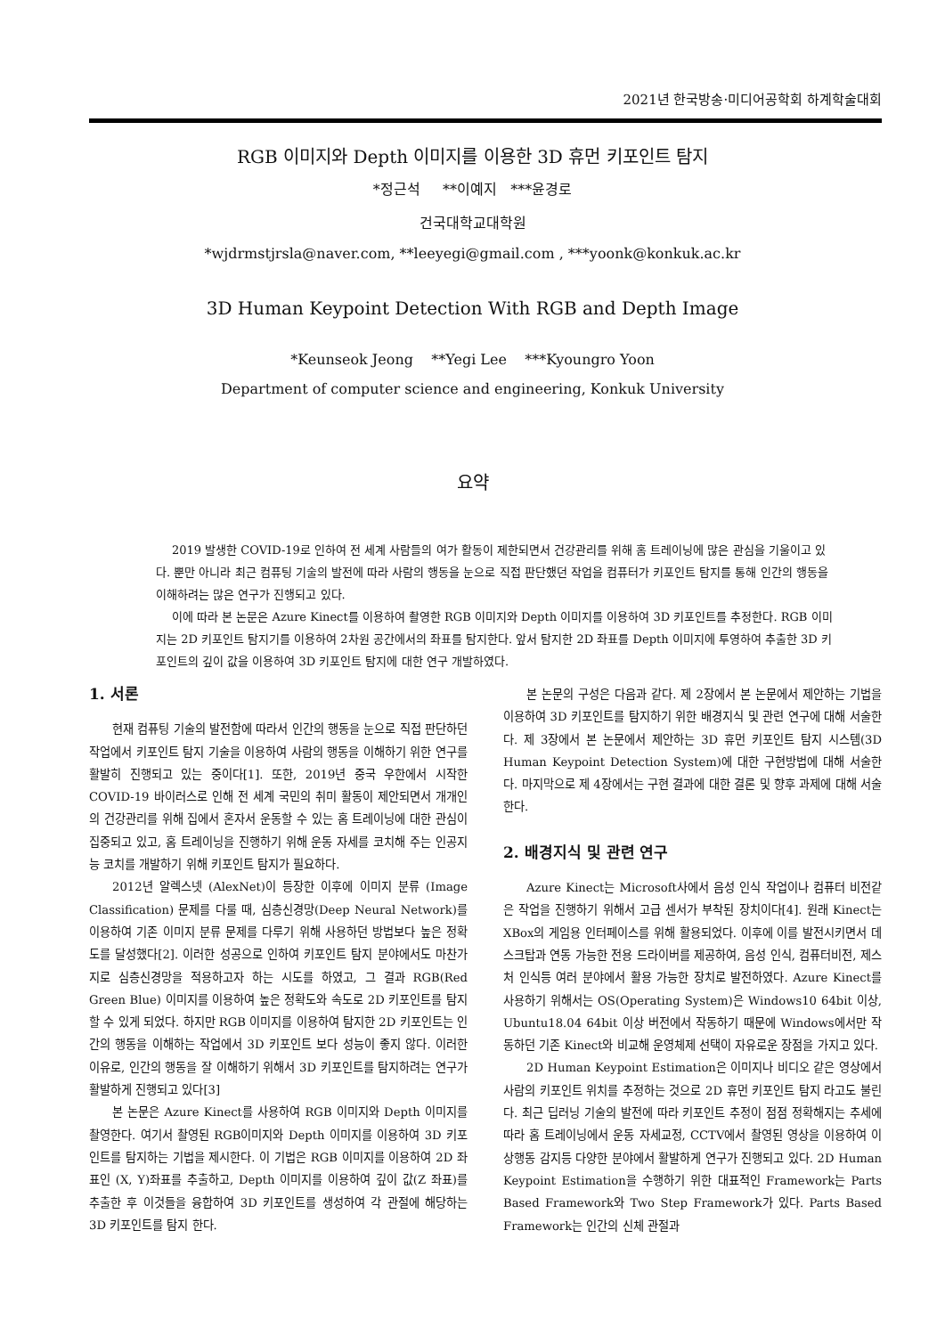2021년 한국방송·미디어공학회 하계학술대회
RGB 이미지와 Depth 이미지를 이용한 3D 휴먼 키포인트 탐지
*정근석 **이예지 ***윤경로
건국대학교대학원
*wjdrmstjrsla@naver.com, **leeyegi@gmail.com , ***yoonk@konkuk.ac.kr
3D Human Keypoint Detection With RGB and Depth Image
*Keunseok Jeong **Yegi Lee ***Kyoungro Yoon
Department of computer science and engineering, Konkuk University
요약
2019 발생한 COVID-19로 인하여 전 세계 사람들의 여가 활동이 제한되면서 건강관리를 위해 홈 트레이닝에 많은 관심을 기울이고 있다. 뿐만 아니라 최근 컴퓨팅 기술의 발전에 따라 사람의 행동을 눈으로 직접 판단했던 작업을 컴퓨터가 키포인트 탐지를 통해 인간의 행동을 이해하려는 많은 연구가 진행되고 있다.
이에 따라 본 논문은 Azure Kinect를 이용하여 촬영한 RGB 이미지와 Depth 이미지를 이용하여 3D 키포인트를 추정한다. RGB 이미지는 2D 키포인트 탐지기를 이용하여 2차원 공간에서의 좌표를 탐지한다. 앞서 탐지한 2D 좌표를 Depth 이미지에 투영하여 추출한 3D 키포인트의 깊이 값을 이용하여 3D 키포인트 탐지에 대한 연구 개발하였다.
1. 서론
현재 컴퓨팅 기술의 발전함에 따라서 인간의 행동을 눈으로 직접 판단하던 작업에서 키포인트 탐지 기술을 이용하여 사람의 행동을 이해하기 위한 연구를 활발히 진행되고 있는 중이다[1]. 또한, 2019년 중국 우한에서 시작한 COVID-19 바이러스로 인해 전 세계 국민의 취미 활동이 제안되면서 개개인의 건강관리를 위해 집에서 혼자서 운동할 수 있는 홈 트레이닝에 대한 관심이 집중되고 있고, 홈 트레이닝을 진행하기 위해 운동 자세를 코치해 주는 인공지능 코치를 개발하기 위해 키포인트 탐지가 필요하다.
2012년 알렉스넷 (AlexNet)이 등장한 이후에 이미지 분류 (Image Classification) 문제를 다룰 때, 심층신경망(Deep Neural Network)를 이용하여 기존 이미지 분류 문제를 다루기 위해 사용하던 방법보다 높은 정확도를 달성했다[2]. 이러한 성공으로 인하여 키포인트 탐지 분야에서도 마찬가지로 심층신경망을 적용하고자 하는 시도를 하였고, 그 결과 RGB(Red Green Blue) 이미지를 이용하여 높은 정확도와 속도로 2D 키포인트를 탐지할 수 있게 되었다. 하지만 RGB 이미지를 이용하여 탐지한 2D 키포인트는 인간의 행동을 이해하는 작업에서 3D 키포인트 보다 성능이 좋지 않다. 이러한 이유로, 인간의 행동을 잘 이해하기 위해서 3D 키포인트를 탐지하려는 연구가 활발하게 진행되고 있다[3]
본 논문은 Azure Kinect를 사용하여 RGB 이미지와 Depth 이미지를 촬영한다. 여기서 촬영된 RGB이미지와 Depth 이미지를 이용하여 3D 키포인트를 탐지하는 기법을 제시한다. 이 기법은 RGB 이미지를 이용하여 2D 좌표인 (X, Y)좌표를 추출하고, Depth 이미지를 이용하여 깊이 값(Z 좌표)를 추출한 후 이것들을 융합하여 3D 키포인트를 생성하여 각 관절에 해당하는 3D 키포인트를 탐지 한다.
본 논문의 구성은 다음과 같다. 제 2장에서 본 논문에서 제안하는 기법을 이용하여 3D 키포인트를 탐지하기 위한 배경지식 및 관련 연구에 대해 서술한다. 제 3장에서 본 논문에서 제안하는 3D 휴먼 키포인트 탐지 시스템(3D Human Keypoint Detection System)에 대한 구현방법에 대해 서술한다. 마지막으로 제 4장에서는 구현 결과에 대한 결론 및 향후 과제에 대해 서술한다.
2. 배경지식 및 관련 연구
Azure Kinect는 Microsoft사에서 음성 인식 작업이나 컴퓨터 비전같은 작업을 진행하기 위해서 고급 센서가 부착된 장치이다[4]. 원래 Kinect는 XBox의 게임용 인터페이스를 위해 활용되었다. 이후에 이를 발전시키면서 데스크탑과 연동 가능한 전용 드라이버를 제공하여, 음성 인식, 컴퓨터비전, 제스처 인식등 여러 분야에서 활용 가능한 장치로 발전하였다. Azure Kinect를 사용하기 위해서는 OS(Operating System)은 Windows10 64bit 이상, Ubuntu18.04 64bit 이상 버전에서 작동하기 때문에 Windows에서만 작동하던 기존 Kinect와 비교해 운영체제 선택이 자유로운 장점을 가지고 있다.
2D Human Keypoint Estimation은 이미지나 비디오 같은 영상에서 사람의 키포인트 위치를 추정하는 것으로 2D 휴먼 키포인트 탐지 라고도 불린다. 최근 딥러닝 기술의 발전에 따라 키포인트 추정이 점점 정확해지는 추세에 따라 홈 트레이닝에서 운동 자세교정, CCTV에서 촬영된 영상을 이용하여 이상행동 감지등 다양한 분야에서 활발하게 연구가 진행되고 있다. 2D Human Keypoint Estimation을 수행하기 위한 대표적인 Framework는 Parts Based Framework와 Two Step Framework가 있다. Parts Based Framework는 인간의 신체 관절과